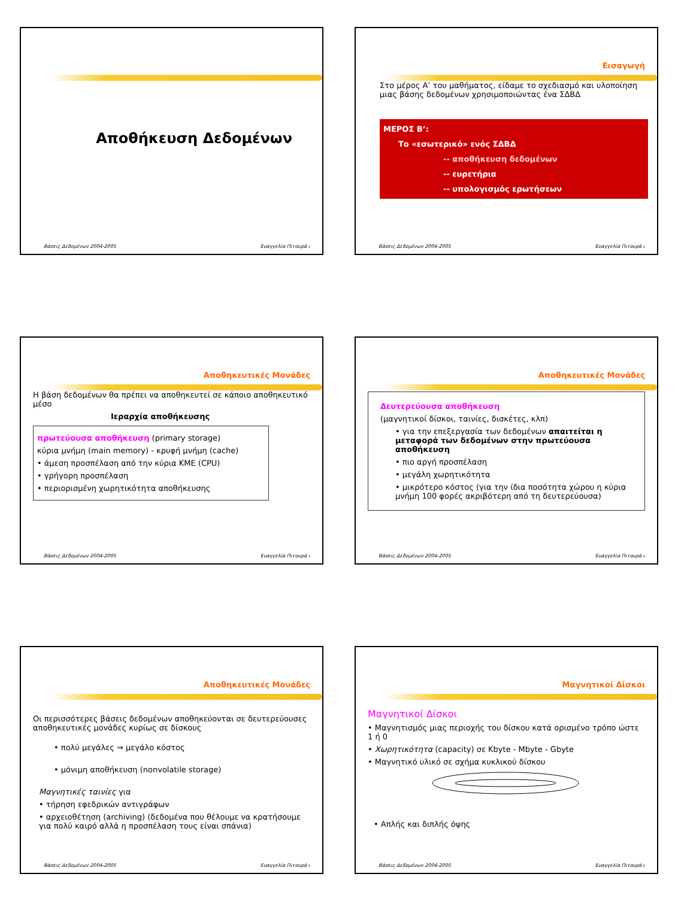Αποθήκευση Δεδομένων
Βάσεις Δεδομένων 2004-2005 Ευαγγελία Πιτουρά 1
Εισαγωγή
Στο μέρος Α’ του μαθήματος, είδαμε το σχεδιασμό και υλοποίηση μιας βάσης δεδομένων χρησιμοποιώντας ένα ΣΔΒΔ
ΜΕΡΟΣ Β’:
Το «εσωτερικό» ενός ΣΔΒΔ
-- αποθήκευση δεδομένων
-- ευρετήρια
-- υπολογισμός ερωτήσεων
Βάσεις Δεδομένων 2004-2005 Ευαγγελία Πιτουρά 2
Αποθηκευτικές Μονάδες
Η βάση δεδομένων θα πρέπει να αποθηκευτεί σε κάποιο αποθηκευτικό μέσο
Ιεραρχία αποθήκευσης
πρωτεύουσα αποθήκευση (primary storage)
κύρια μνήμη (main memory) - κρυφή μνήμη (cache)
• άμεση προσπέλαση από την κύρια ΚΜΕ (CPU)
• γρήγορη προσπέλαση
• περιορισμένη χωρητικότητα αποθήκευσης
Βάσεις Δεδομένων 2004-2005 Ευαγγελία Πιτουρά 3
Αποθηκευτικές Μονάδες
Δευτερεύουσα αποθήκευση
(μαγνητικοί δίσκοι, ταινίες, δισκέτες, κλπ)
• για την επεξεργασία των δεδομένων απαιτείται η μεταφορά των δεδομένων στην πρωτεύουσα αποθήκευση
• πιο αργή προσπέλαση
• μεγάλη χωρητικότητα
• μικρότερο κόστος (για την ίδια ποσότητα χώρου η κύρια μνήμη 100 φορές ακριβότερη από τη δευτερεύουσα)
Βάσεις Δεδομένων 2004-2005 Ευαγγελία Πιτουρά 4
Αποθηκευτικές Μονάδες
Οι περισσότερες βάσεις δεδομένων αποθηκεύονται σε δευτερεύουσες αποθηκευτικές μονάδες κυρίως σε δίσκους
• πολύ μεγάλες ⇒ μεγάλο κόστος
• μόνιμη αποθήκευση (nonvolatile storage)
Μαγνητικές ταινίες για
• τήρηση εφεδρικών αντιγράφων
• αρχειοθέτηση (archiving) (δεδομένα που θέλουμε να κρατήσουμε για πολύ καιρό αλλά η προσπέλαση τους είναι σπάνια)
Βάσεις Δεδομένων 2004-2005 Ευαγγελία Πιτουρά 5
Μαγνητικοί Δίσκοι
Μαγνητικοί Δίσκοι
• Μαγνητισμός μιας περιοχής του δίσκου κατά ορισμένο τρόπο ώστε 1 ή 0
• Χωρητικότητα (capacity) σε Kbyte - Mbyte - Gbyte
• Μαγνητικό υλικό σε σχήμα κυκλικού δίσκου
• Απλής και διπλής όψης
Βάσεις Δεδομένων 2004-2005 Ευαγγελία Πιτουρά 6